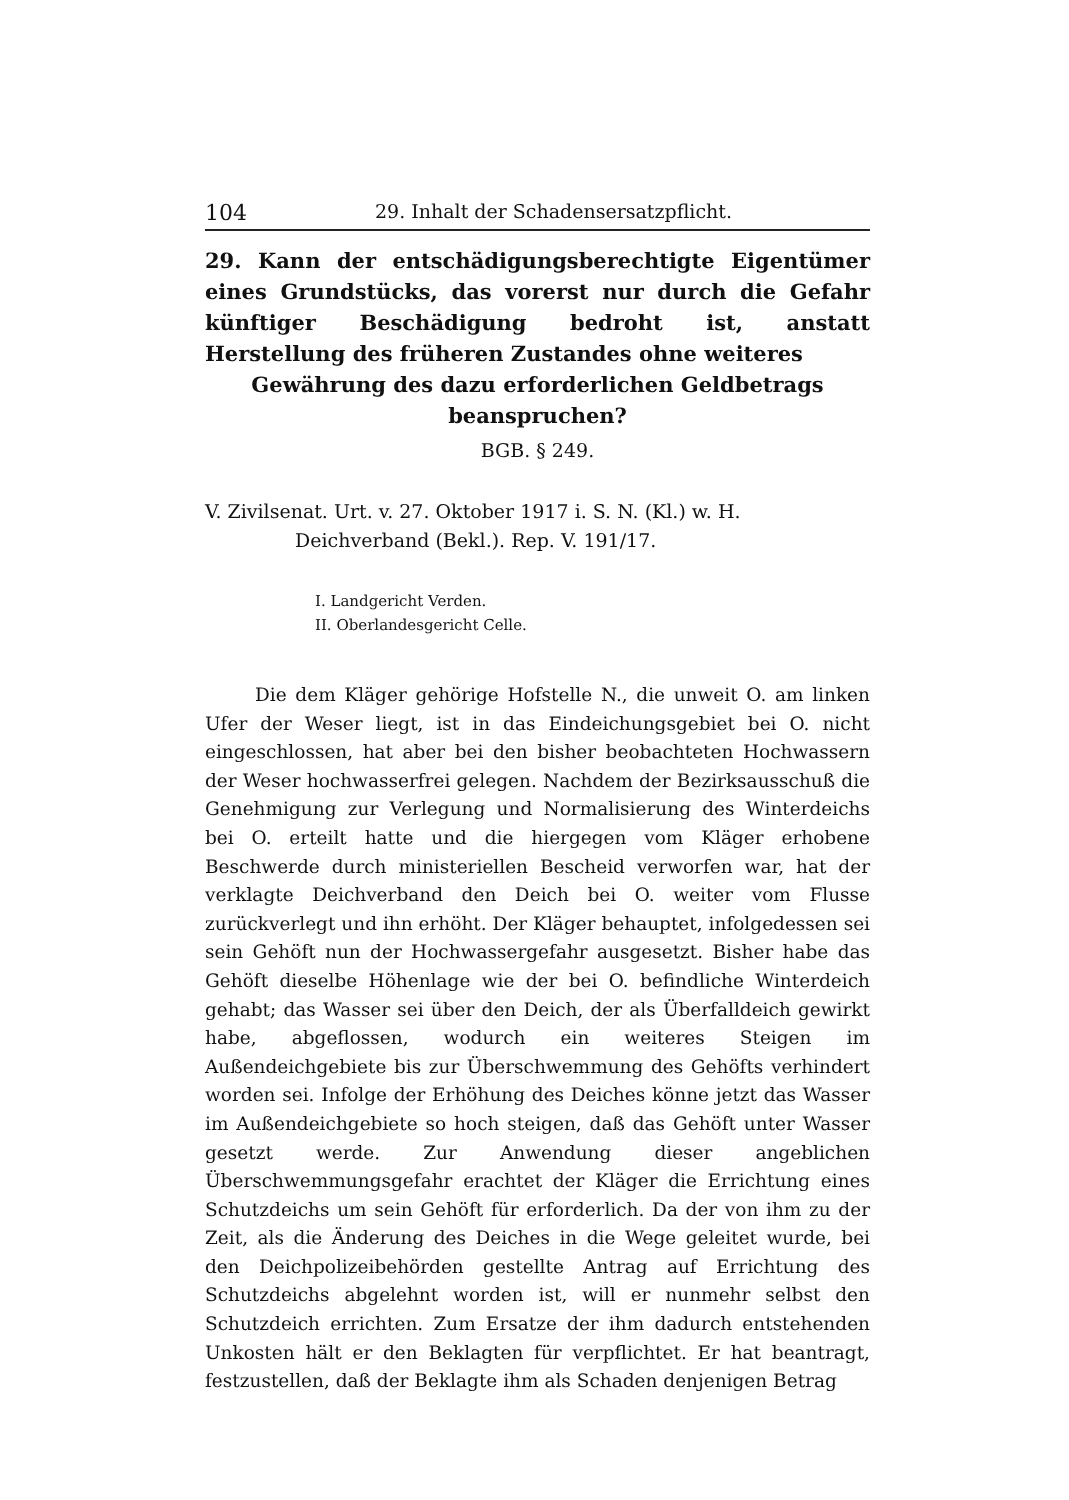104 29. Inhalt der Schadensersatzpflicht.
29. Kann der entschädigungsberechtigte Eigentümer eines Grundstücks, das vorerst nur durch die Gefahr künftiger Beschädigung bedroht ist, anstatt Herstellung des früheren Zustandes ohne weiteres
Gewährung des dazu erforderlichen Geldbetrags beanspruchen?
BGB. § 249.
V. Zivilsenat. Urt. v. 27. Oktober 1917 i. S. N. (Kl.) w. H. Deichverband (Bekl.). Rep. V. 191/17.
I. Landgericht Verden.
II. Oberlandesgericht Celle.
Die dem Kläger gehörige Hofstelle N., die unweit O. am linken Ufer der Weser liegt, ist in das Eindeichungsgebiet bei O. nicht eingeschlossen, hat aber bei den bisher beobachteten Hochwassern der Weser hochwasserfrei gelegen. Nachdem der Bezirksausschuß die Genehmigung zur Verlegung und Normalisierung des Winterdeichs bei O. erteilt hatte und die hiergegen vom Kläger erhobene Beschwerde durch ministeriellen Bescheid verworfen war, hat der verklagte Deichverband den Deich bei O. weiter vom Flusse zurückverlegt und ihn erhöht. Der Kläger behauptet, infolgedessen sei sein Gehöft nun der Hochwassergefahr ausgesetzt. Bisher habe das Gehöft dieselbe Höhenlage wie der bei O. befindliche Winterdeich gehabt; das Wasser sei über den Deich, der als Überfalldeich gewirkt habe, abgeflossen, wodurch ein weiteres Steigen im Außendeichgebiete bis zur Überschwemmung des Gehöfts verhindert worden sei. Infolge der Erhöhung des Deiches könne jetzt das Wasser im Außendeichgebiete so hoch steigen, daß das Gehöft unter Wasser gesetzt werde. Zur Anwendung dieser angeblichen Überschwemmungsgefahr erachtet der Kläger die Errichtung eines Schutzdeichs um sein Gehöft für erforderlich. Da der von ihm zu der Zeit, als die Änderung des Deiches in die Wege geleitet wurde, bei den Deichpolizeibehörden gestellte Antrag auf Errichtung des Schutzdeichs abgelehnt worden ist, will er nunmehr selbst den Schutzdeich errichten. Zum Ersatze der ihm dadurch entstehenden Unkosten hält er den Beklagten für verpflichtet. Er hat beantragt, festzustellen, daß der Beklagte ihm als Schaden denjenigen Betrag